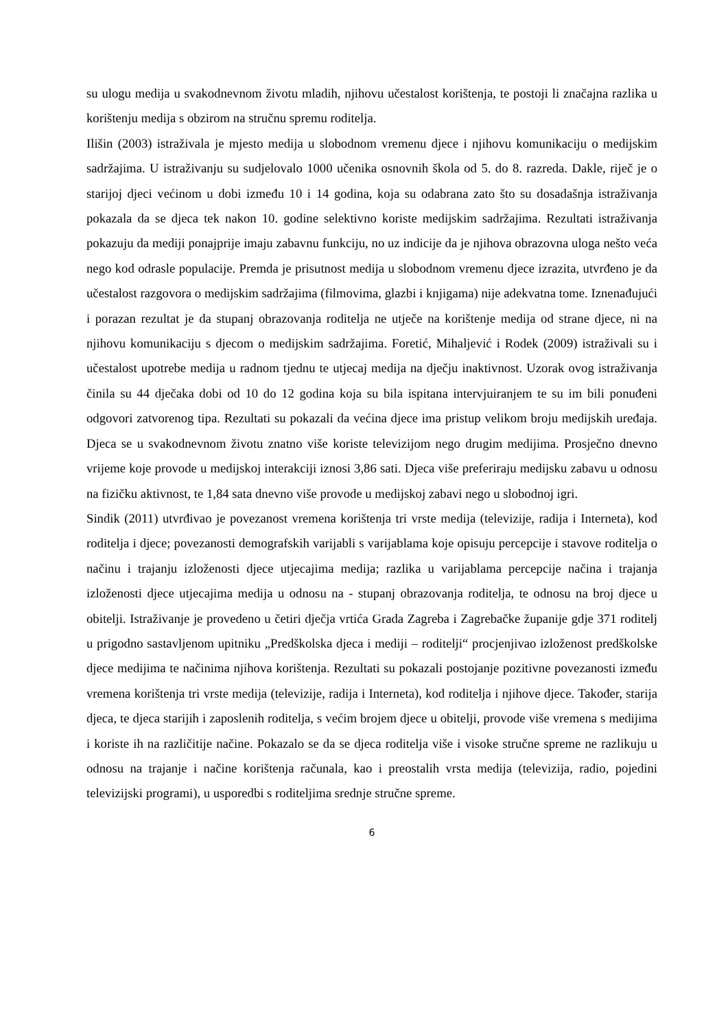su ulogu medija u svakodnevnom životu mladih, njihovu učestalost korištenja, te postoji li značajna razlika u korištenju medija s obzirom na stručnu spremu roditelja.
Ilišin (2003) istraživala je mjesto medija u slobodnom vremenu djece i njihovu komunikaciju o medijskim sadržajima. U istraživanju su sudjelovalo 1000 učenika osnovnih škola od 5. do 8. razreda. Dakle, riječ je o starijoj djeci većinom u dobi između 10 i 14 godina, koja su odabrana zato što su dosadašnja istraživanja pokazala da se djeca tek nakon 10. godine selektivno koriste medijskim sadržajima. Rezultati istraživanja pokazuju da mediji ponajprije imaju zabavnu funkciju, no uz indicije da je njihova obrazovna uloga nešto veća nego kod odrasle populacije. Premda je prisutnost medija u slobodnom vremenu djece izrazita, utvrđeno je da učestalost razgovora o medijskim sadržajima (filmovima, glazbi i knjigama) nije adekvatna tome. Iznenađujući i porazan rezultat je da stupanj obrazovanja roditelja ne utječe na korištenje medija od strane djece, ni na njihovu komunikaciju s djecom o medijskim sadržajima. Foretić, Mihaljević i Rodek (2009) istraživali su i učestalost upotrebe medija u radnom tjednu te utjecaj medija na dječju inaktivnost. Uzorak ovog istraživanja činila su 44 dječaka dobi od 10 do 12 godina koja su bila ispitana intervjuiranjem te su im bili ponuđeni odgovori zatvorenog tipa. Rezultati su pokazali da većina djece ima pristup velikom broju medijskih uređaja. Djeca se u svakodnevnom životu znatno više koriste televizijom nego drugim medijima. Prosječno dnevno vrijeme koje provode u medijskoj interakciji iznosi 3,86 sati. Djeca više preferiraju medijsku zabavu u odnosu na fizičku aktivnost, te 1,84 sata dnevno više provode u medijskoj zabavi nego u slobodnoj igri.
Sindik (2011) utvrđivao je povezanost vremena korištenja tri vrste medija (televizije, radija i Interneta), kod roditelja i djece; povezanosti demografskih varijabli s varijablama koje opisuju percepcije i stavove roditelja o načinu i trajanju izloženosti djece utjecajima medija; razlika u varijablama percepcije načina i trajanja izloženosti djece utjecajima medija u odnosu na - stupanj obrazovanja roditelja, te odnosu na broj djece u obitelji. Istraživanje je provedeno u četiri dječja vrtića Grada Zagreba i Zagrebačke županije gdje 371 roditelj u prigodno sastavljenom upitniku „Predškolska djeca i mediji – roditelji“ procjenjivao izloženost predškolske djece medijima te načinima njihova korištenja. Rezultati su pokazali postojanje pozitivne povezanosti između vremena korištenja tri vrste medija (televizije, radija i Interneta), kod roditelja i njihove djece. Također, starija djeca, te djeca starijih i zaposlenih roditelja, s većim brojem djece u obitelji, provode više vremena s medijima i koriste ih na različitije načine. Pokazalo se da se djeca roditelja više i visoke stručne spreme ne razlikuju u odnosu na trajanje i načine korištenja računala, kao i preostalih vrsta medija (televizija, radio, pojedini televizijski programi), u usporedbi s roditeljima srednje stručne spreme.
6